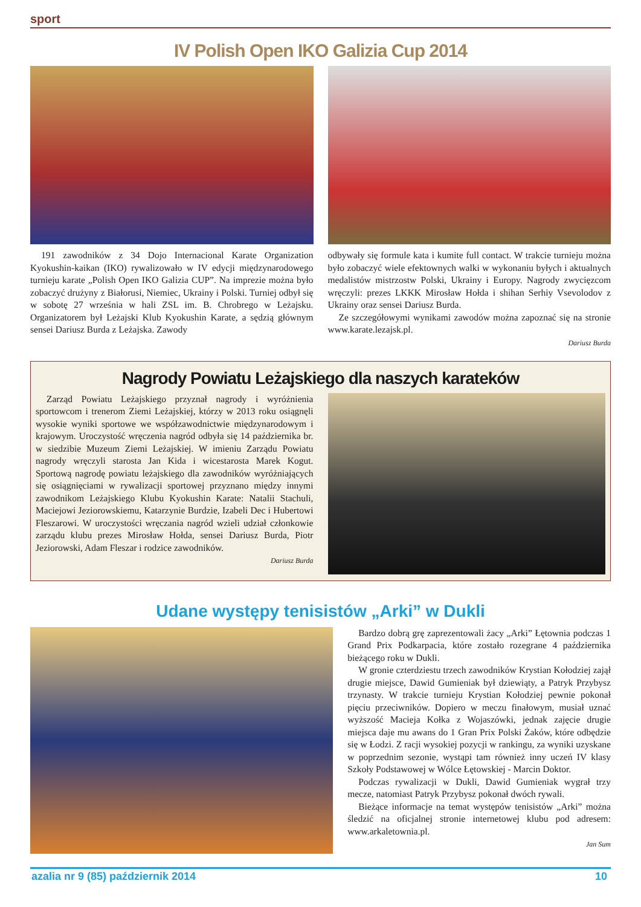sport
IV Polish Open IKO Galizia Cup 2014
191 zawodników z 34 Dojo Internacional Karate Organization Kyokushin-kaikan (IKO) rywalizowało w IV edycji międzynarodowego turnieju karate „Polish Open IKO Galizia CUP”. Na imprezie można było zobaczyć drużyny z Białorusi, Niemiec, Ukrainy i Polski. Turniej odbył się w sobotę 27 września w hali ZSL im. B. Chrobrego w Leżajsku. Organizatorem był Leżajski Klub Kyokushin Karate, a sędzią głównym sensei Dariusz Burda z Leżajska. Zawody
odbywały się formule kata i kumite full contact. W trakcie turnieju można było zobaczyć wiele efektownych walki w wykonaniu byłych i aktualnych medalistów mistrzostw Polski, Ukrainy i Europy. Nagrody zwycięzcom wręczyli: prezes LKKK Mirosław Hołda i shihan Serhiy Vsevolodov z Ukrainy oraz sensei Dariusz Burda.
Ze szczegółowymi wynikami zawodów można zapoznać się na stronie www.karate.lezajsk.pl.
Dariusz Burda
Nagrody Powiatu Leżajskiego dla naszych karateków
Zarząd Powiatu Leżajskiego przyznał nagrody i wyróżnienia sportowcom i trenerom Ziemi Leżajskiej, którzy w 2013 roku osiągnęli wysokie wyniki sportowe we współzawodnictwie międzynarodowym i krajowym. Uroczystość wręczenia nagród odbyła się 14 października br. w siedzibie Muzeum Ziemi Leżajskiej. W imieniu Zarządu Powiatu nagrody wręczyli starosta Jan Kida i wicestarosta Marek Kogut. Sportową nagrodę powiatu leżajskiego dla zawodników wyróżniających się osiągnięciami w rywalizacji sportowej przyznano między innymi zawodnikom Leżajskiego Klubu Kyokushin Karate: Natalii Stachuli, Maciejowi Jeziorowskiemu, Katarzynie Burdzie, Izabeli Dec i Hubertowi Fleszarowi. W uroczystości wręczania nagród wzieli udział członkowie zarządu klubu prezes Mirosław Hołda, sensei Dariusz Burda, Piotr Jeziorowski, Adam Fleszar i rodzice zawodników.
Dariusz Burda
Udane występy tenisistów „Arki” w Dukli
Bardzo dobrą grę zaprezentowali żacy „Arki” Łętownia podczas 1 Grand Prix Podkarpacia, które zostało rozegrane 4 października bieżącego roku w Dukli.
W gronie czterdziestu trzech zawodników Krystian Kołodziej zajął drugie miejsce, Dawid Gumieniak był dziewiąty, a Patryk Przybysz trzynasty. W trakcie turnieju Krystian Kołodziej pewnie pokonał pięciu przeciwników. Dopiero w meczu finałowym, musiał uznać wyższość Macieja Kołka z Wojaszówki, jednak zajęcie drugie miejsca daje mu awans do 1 Gran Prix Polski Żaków, które odbędzie się w Łodzi. Z racji wysokiej pozycji w rankingu, za wyniki uzyskane w poprzednim sezonie, wystąpi tam również inny uczeń IV klasy Szkoły Podstawowej w Wólce Łętowskiej - Marcin Doktor.
Podczas rywalizacji w Dukli, Dawid Gumieniak wygrał trzy mecze, natomiast Patryk Przybysz pokonał dwóch rywali.
Bieżące informacje na temat występów tenisistów „Arki” można śledzić na oficjalnej stronie internetowej klubu pod adresem: www.arkaletownia.pl.
Jan Sum
azalia nr 9 (85) październik 2014 10